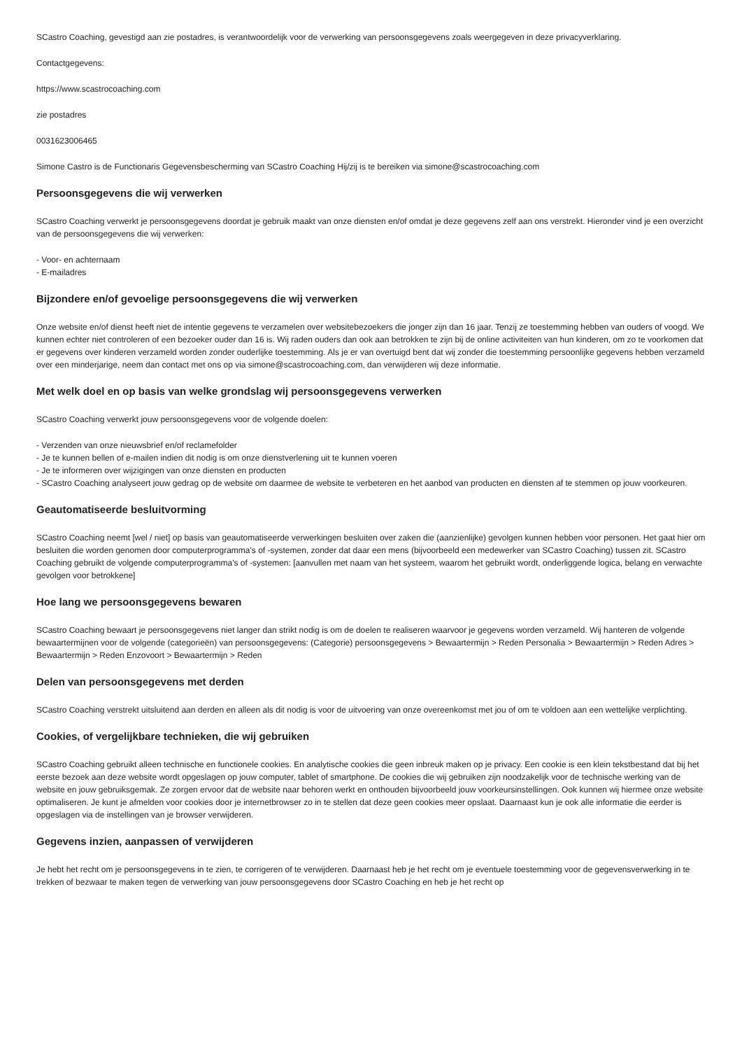SCastro Coaching, gevestigd aan zie postadres, is verantwoordelijk voor de verwerking van persoonsgegevens zoals weergegeven in deze privacyverklaring.
Contactgegevens:
https://www.scastrocoaching.com
zie postadres
0031623006465
Simone Castro is de Functionaris Gegevensbescherming van SCastro Coaching Hij/zij is te bereiken via simone@scastrocoaching.com
Persoonsgegevens die wij verwerken
SCastro Coaching verwerkt je persoonsgegevens doordat je gebruik maakt van onze diensten en/of omdat je deze gegevens zelf aan ons verstrekt. Hieronder vind je een overzicht van de persoonsgegevens die wij verwerken:
- Voor- en achternaam
- E-mailadres
Bijzondere en/of gevoelige persoonsgegevens die wij verwerken
Onze website en/of dienst heeft niet de intentie gegevens te verzamelen over websitebezoekers die jonger zijn dan 16 jaar. Tenzij ze toestemming hebben van ouders of voogd. We kunnen echter niet controleren of een bezoeker ouder dan 16 is. Wij raden ouders dan ook aan betrokken te zijn bij de online activiteiten van hun kinderen, om zo te voorkomen dat er gegevens over kinderen verzameld worden zonder ouderlijke toestemming. Als je er van overtuigd bent dat wij zonder die toestemming persoonlijke gegevens hebben verzameld over een minderjarige, neem dan contact met ons op via simone@scastrocoaching.com, dan verwijderen wij deze informatie.
Met welk doel en op basis van welke grondslag wij persoonsgegevens verwerken
SCastro Coaching verwerkt jouw persoonsgegevens voor de volgende doelen:
- Verzenden van onze nieuwsbrief en/of reclamefolder
- Je te kunnen bellen of e-mailen indien dit nodig is om onze dienstverlening uit te kunnen voeren
- Je te informeren over wijzigingen van onze diensten en producten
- SCastro Coaching analyseert jouw gedrag op de website om daarmee de website te verbeteren en het aanbod van producten en diensten af te stemmen op jouw voorkeuren.
Geautomatiseerde besluitvorming
SCastro Coaching neemt [wel / niet] op basis van geautomatiseerde verwerkingen besluiten over zaken die (aanzienlijke) gevolgen kunnen hebben voor personen. Het gaat hier om besluiten die worden genomen door computerprogramma's of -systemen, zonder dat daar een mens (bijvoorbeeld een medewerker van SCastro Coaching) tussen zit. SCastro Coaching gebruikt de volgende computerprogramma's of -systemen: [aanvullen met naam van het systeem, waarom het gebruikt wordt, onderliggende logica, belang en verwachte gevolgen voor betrokkene]
Hoe lang we persoonsgegevens bewaren
SCastro Coaching bewaart je persoonsgegevens niet langer dan strikt nodig is om de doelen te realiseren waarvoor je gegevens worden verzameld. Wij hanteren de volgende bewaartermijnen voor de volgende (categorieën) van persoonsgegevens: (Categorie) persoonsgegevens > Bewaartermijn > Reden Personalia > Bewaartermijn > Reden Adres > Bewaartermijn > Reden Enzovoort > Bewaartermijn > Reden
Delen van persoonsgegevens met derden
SCastro Coaching verstrekt uitsluitend aan derden en alleen als dit nodig is voor de uitvoering van onze overeenkomst met jou of om te voldoen aan een wettelijke verplichting.
Cookies, of vergelijkbare technieken, die wij gebruiken
SCastro Coaching gebruikt alleen technische en functionele cookies. En analytische cookies die geen inbreuk maken op je privacy. Een cookie is een klein tekstbestand dat bij het eerste bezoek aan deze website wordt opgeslagen op jouw computer, tablet of smartphone. De cookies die wij gebruiken zijn noodzakelijk voor de technische werking van de website en jouw gebruiksgemak. Ze zorgen ervoor dat de website naar behoren werkt en onthouden bijvoorbeeld jouw voorkeursinstellingen. Ook kunnen wij hiermee onze website optimaliseren. Je kunt je afmelden voor cookies door je internetbrowser zo in te stellen dat deze geen cookies meer opslaat. Daarnaast kun je ook alle informatie die eerder is opgeslagen via de instellingen van je browser verwijderen.
Gegevens inzien, aanpassen of verwijderen
Je hebt het recht om je persoonsgegevens in te zien, te corrigeren of te verwijderen. Daarnaast heb je het recht om je eventuele toestemming voor de gegevensverwerking in te trekken of bezwaar te maken tegen de verwerking van jouw persoonsgegevens door SCastro Coaching en heb je het recht op